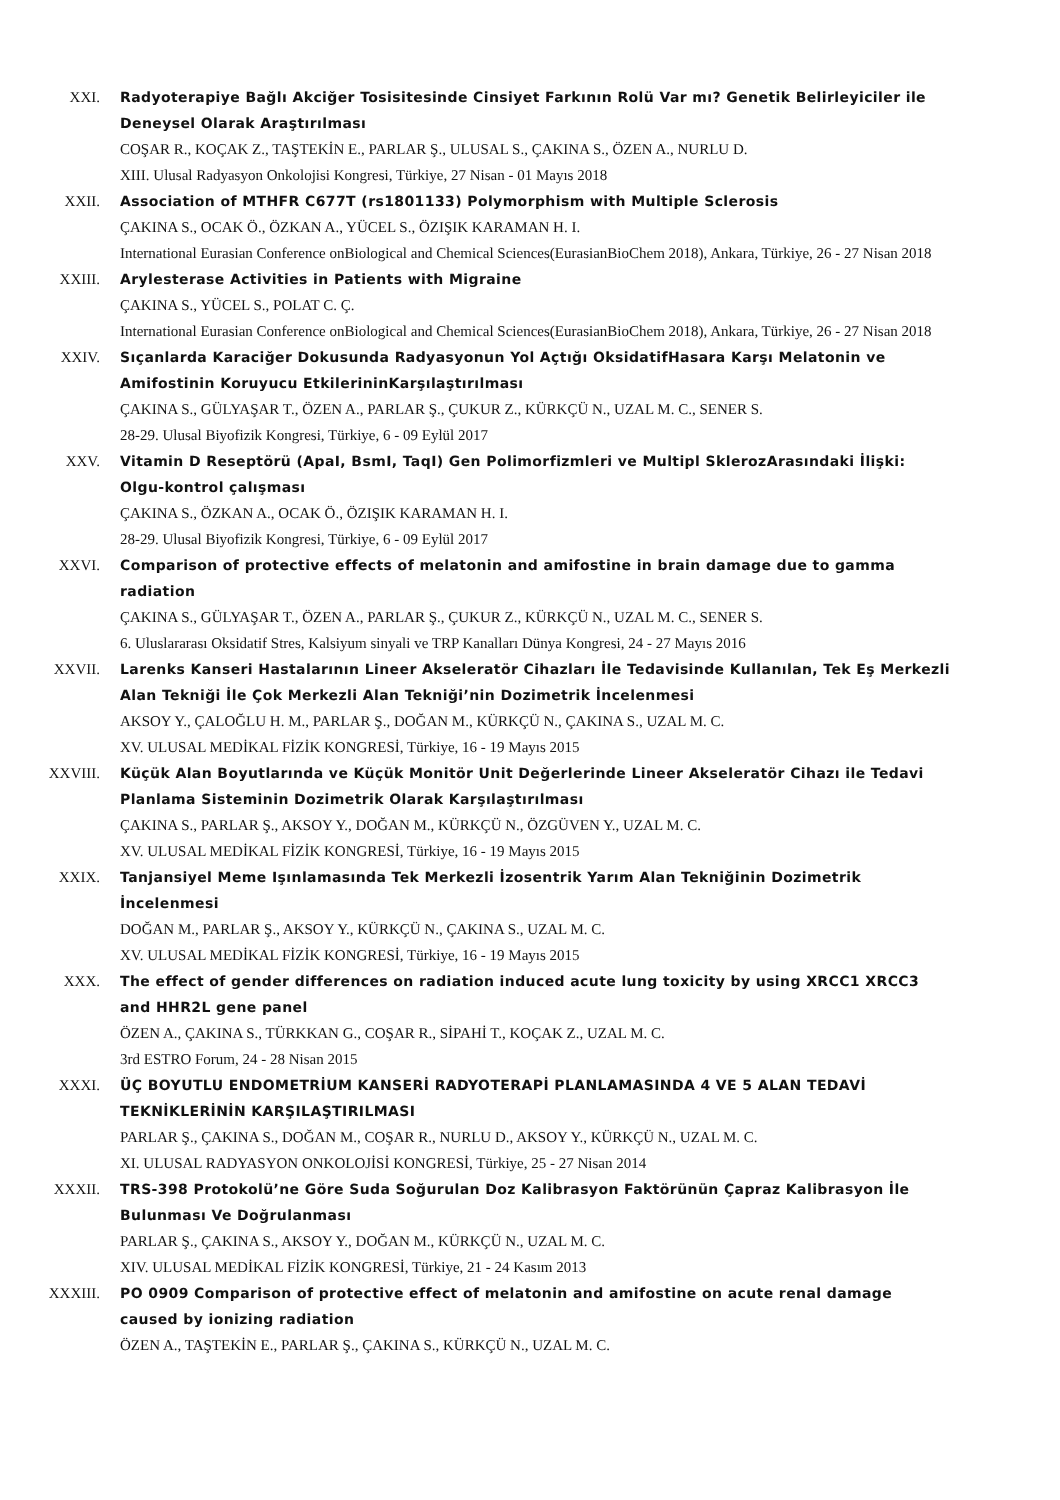XXI. Radyoterapiye Bağlı Akciğer Tosisitesinde Cinsiyet Farkının Rolü Var mı? Genetik Belirleyiciler ile Deneysel Olarak Araştırılması
COŞAR R., KOÇAK Z., TAŞTEKİN E., PARLAR Ş., ULUSAL S., ÇAKINA S., ÖZEN A., NURLU D.
XIII. Ulusal Radyasyon Onkolojisi Kongresi, Türkiye, 27 Nisan - 01 Mayıs 2018
XXII. Association of MTHFR C677T (rs1801133) Polymorphism with Multiple Sclerosis
ÇAKINA S., OCAK Ö., ÖZKAN A., YÜCEL S., ÖZIŞIK KARAMAN H. I.
International Eurasian Conference onBiological and Chemical Sciences(EurasianBioChem 2018), Ankara, Türkiye, 26 - 27 Nisan 2018
XXIII. Arylesterase Activities in Patients with Migraine
ÇAKINA S., YÜCEL S., POLAT C. Ç.
International Eurasian Conference onBiological and Chemical Sciences(EurasianBioChem 2018), Ankara, Türkiye, 26 - 27 Nisan 2018
XXIV. Sıçanlarda Karaciğer Dokusunda Radyasyonun Yol Açtığı OksidatifHasara Karşı Melatonin ve Amifostinin Koruyucu EtkilerininKarşılaştırılması
ÇAKINA S., GÜLYAŞAR T., ÖZEN A., PARLAR Ş., ÇUKUR Z., KÜRKÇÜ N., UZAL M. C., SENER S.
28-29. Ulusal Biyofizik Kongresi, Türkiye, 6 - 09 Eylül 2017
XXV. Vitamin D Reseptörü (ApaI, BsmI, TaqI) Gen Polimorfizmleri ve Multipl SklerozArasındaki İlişki: Olgu-kontrol çalışması
ÇAKINA S., ÖZKAN A., OCAK Ö., ÖZIŞIK KARAMAN H. I.
28-29. Ulusal Biyofizik Kongresi, Türkiye, 6 - 09 Eylül 2017
XXVI. Comparison of protective effects of melatonin and amifostine in brain damage due to gamma radiation
ÇAKINA S., GÜLYAŞAR T., ÖZEN A., PARLAR Ş., ÇUKUR Z., KÜRKÇÜ N., UZAL M. C., SENER S.
6. Uluslararası Oksidatif Stres, Kalsiyum sinyali ve TRP Kanalları Dünya Kongresi, 24 - 27 Mayıs 2016
XXVII. Larenks Kanseri Hastalarının Lineer Akseleratör Cihazları İle Tedavisinde Kullanılan, Tek Eş Merkezli Alan Tekniği İle Çok Merkezli Alan Tekniği’nin Dozimetrik İncelenmesi
AKSOY Y., ÇALOĞLU H. M., PARLAR Ş., DOĞAN M., KÜRKÇÜ N., ÇAKINA S., UZAL M. C.
XV. ULUSAL MEDİKAL FİZİK KONGRESİ, Türkiye, 16 - 19 Mayıs 2015
XXVIII. Küçük Alan Boyutlarında ve Küçük Monitör Unit Değerlerinde Lineer Akseleratör Cihazı ile Tedavi Planlama Sisteminin Dozimetrik Olarak Karşılaştırılması
ÇAKINA S., PARLAR Ş., AKSOY Y., DOĞAN M., KÜRKÇÜ N., ÖZGÜVEN Y., UZAL M. C.
XV. ULUSAL MEDİKAL FİZİK KONGRESİ, Türkiye, 16 - 19 Mayıs 2015
XXIX. Tanjansiyel Meme Işınlamasında Tek Merkezli İzosentrik Yarım Alan Tekniğinin Dozimetrik İncelenmesi
DOĞAN M., PARLAR Ş., AKSOY Y., KÜRKÇÜ N., ÇAKINA S., UZAL M. C.
XV. ULUSAL MEDİKAL FİZİK KONGRESİ, Türkiye, 16 - 19 Mayıs 2015
XXX. The effect of gender differences on radiation induced acute lung toxicity by using XRCC1 XRCC3 and HHR2L gene panel
ÖZEN A., ÇAKINA S., TÜRKKAN G., COŞAR R., SİPAHİ T., KOÇAK Z., UZAL M. C.
3rd ESTRO Forum, 24 - 28 Nisan 2015
XXXI. ÜÇ BOYUTLU ENDOMETRİUM KANSERİ RADYOTERAPİ PLANLAMASINDA 4 VE 5 ALAN TEDAVİ TEKNİKLERİNİN KARŞILAŞTIRILMASI
PARLAR Ş., ÇAKINA S., DOĞAN M., COŞAR R., NURLU D., AKSOY Y., KÜRKÇÜ N., UZAL M. C.
XI. ULUSAL RADYASYON ONKOLOJİSİ KONGRESİ, Türkiye, 25 - 27 Nisan 2014
XXXII. TRS-398 Protokolü’ne Göre Suda Soğurulan Doz Kalibrasyon Faktörünün Çapraz Kalibrasyon İle Bulunması Ve Doğrulanması
PARLAR Ş., ÇAKINA S., AKSOY Y., DOĞAN M., KÜRKÇÜ N., UZAL M. C.
XIV. ULUSAL MEDİKAL FİZİK KONGRESİ, Türkiye, 21 - 24 Kasım 2013
XXXIII. PO 0909 Comparison of protective effect of melatonin and amifostine on acute renal damage caused by ionizing radiation
ÖZEN A., TAŞTEKİN E., PARLAR Ş., ÇAKINA S., KÜRKÇÜ N., UZAL M. C.